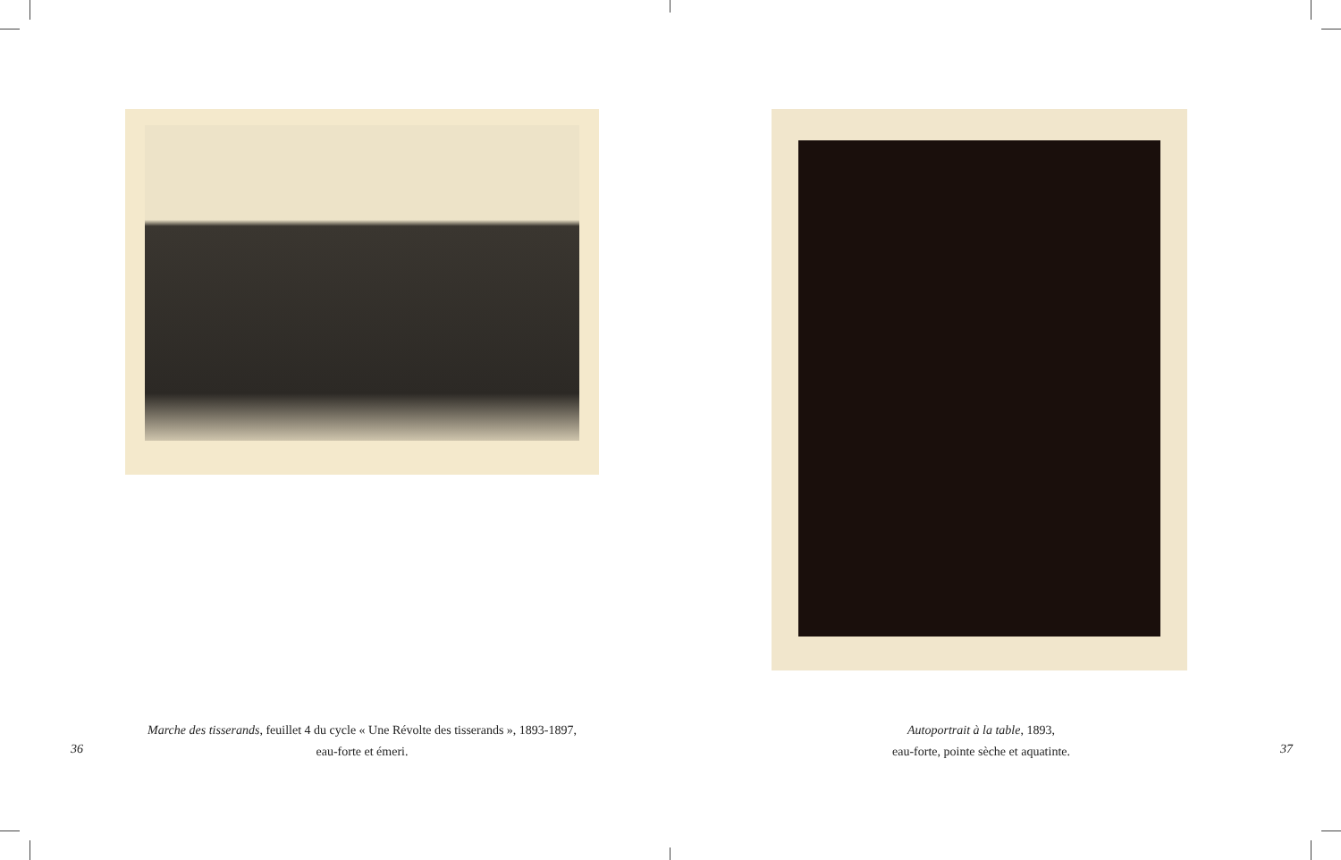Marche des tisserands, feuillet 4 du cycle « Une Révolte des tisserands », 1893-1897,
eau-forte et émeri.
36
Autoportrait à la table, 1893,
eau-forte, pointe sèche et aquatinte.
37